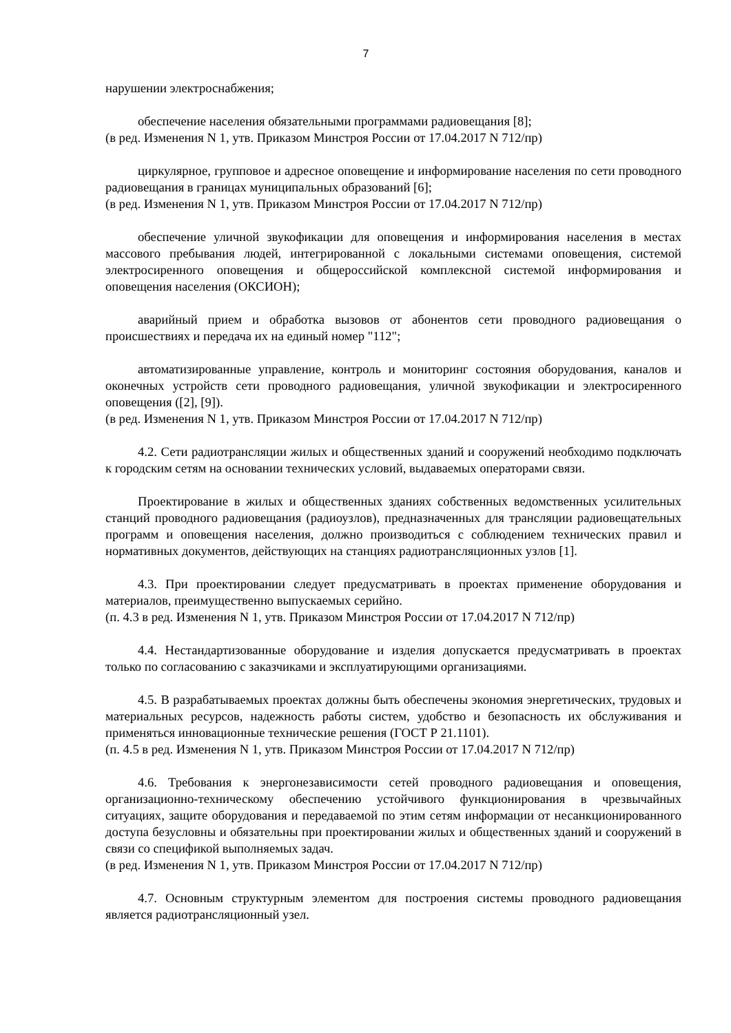7
нарушении электроснабжения;
обеспечение населения обязательными программами радиовещания [8];
(в ред. Изменения N 1, утв. Приказом Минстроя России от 17.04.2017 N 712/пр)
циркулярное, групповое и адресное оповещение и информирование населения по сети проводного радиовещания в границах муниципальных образований [6];
(в ред. Изменения N 1, утв. Приказом Минстроя России от 17.04.2017 N 712/пр)
обеспечение уличной звукофикации для оповещения и информирования населения в местах массового пребывания людей, интегрированной с локальными системами оповещения, системой электросиренного оповещения и общероссийской комплексной системой информирования и оповещения населения (ОКСИОН);
аварийный прием и обработка вызовов от абонентов сети проводного радиовещания о происшествиях и передача их на единый номер "112";
автоматизированные управление, контроль и мониторинг состояния оборудования, каналов и оконечных устройств сети проводного радиовещания, уличной звукофикации и электросиренного оповещения ([2], [9]).
(в ред. Изменения N 1, утв. Приказом Минстроя России от 17.04.2017 N 712/пр)
4.2. Сети радиотрансляции жилых и общественных зданий и сооружений необходимо подключать к городским сетям на основании технических условий, выдаваемых операторами связи.
Проектирование в жилых и общественных зданиях собственных ведомственных усилительных станций проводного радиовещания (радиоузлов), предназначенных для трансляции радиовещательных программ и оповещения населения, должно производиться с соблюдением технических правил и нормативных документов, действующих на станциях радиотрансляционных узлов [1].
4.3. При проектировании следует предусматривать в проектах применение оборудования и материалов, преимущественно выпускаемых серийно.
(п. 4.3 в ред. Изменения N 1, утв. Приказом Минстроя России от 17.04.2017 N 712/пр)
4.4. Нестандартизованные оборудование и изделия допускается предусматривать в проектах только по согласованию с заказчиками и эксплуатирующими организациями.
4.5. В разрабатываемых проектах должны быть обеспечены экономия энергетических, трудовых и материальных ресурсов, надежность работы систем, удобство и безопасность их обслуживания и применяться инновационные технические решения (ГОСТ Р 21.1101).
(п. 4.5 в ред. Изменения N 1, утв. Приказом Минстроя России от 17.04.2017 N 712/пр)
4.6. Требования к энергонезависимости сетей проводного радиовещания и оповещения, организационно-техническому обеспечению устойчивого функционирования в чрезвычайных ситуациях, защите оборудования и передаваемой по этим сетям информации от несанкционированного доступа безусловны и обязательны при проектировании жилых и общественных зданий и сооружений в связи со спецификой выполняемых задач.
(в ред. Изменения N 1, утв. Приказом Минстроя России от 17.04.2017 N 712/пр)
4.7. Основным структурным элементом для построения системы проводного радиовещания является радиотрансляционный узел.